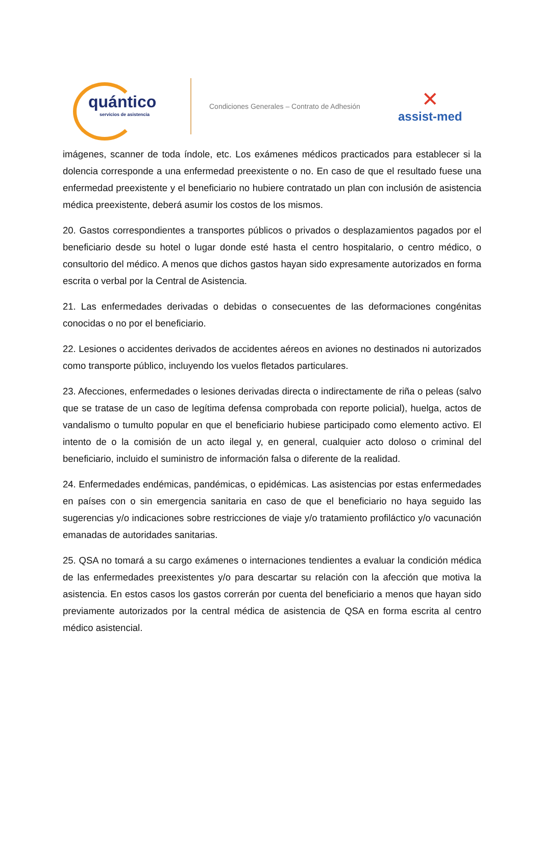quántico
servicios de asistencia
Condiciones Generales – Contrato de Adhesión
✕
assist-med
imágenes, scanner de toda índole, etc. Los exámenes médicos practicados para establecer si la dolencia corresponde a una enfermedad preexistente o no. En caso de que el resultado fuese una enfermedad preexistente y el beneficiario no hubiere contratado un plan con inclusión de asistencia médica preexistente, deberá asumir los costos de los mismos.
20. Gastos correspondientes a transportes públicos o privados o desplazamientos pagados por el beneficiario desde su hotel o lugar donde esté hasta el centro hospitalario, o centro médico, o consultorio del médico. A menos que dichos gastos hayan sido expresamente autorizados en forma escrita o verbal por la Central de Asistencia.
21. Las enfermedades derivadas o debidas o consecuentes de las deformaciones congénitas conocidas o no por el beneficiario.
22. Lesiones o accidentes derivados de accidentes aéreos en aviones no destinados ni autorizados como transporte público, incluyendo los vuelos fletados particulares.
23. Afecciones, enfermedades o lesiones derivadas directa o indirectamente de riña o peleas (salvo que se tratase de un caso de legítima defensa comprobada con reporte policial), huelga, actos de vandalismo o tumulto popular en que el beneficiario hubiese participado como elemento activo. El intento de o la comisión de un acto ilegal y, en general, cualquier acto doloso o criminal del beneficiario, incluido el suministro de información falsa o diferente de la realidad.
24. Enfermedades endémicas, pandémicas, o epidémicas. Las asistencias por estas enfermedades en países con o sin emergencia sanitaria en caso de que el beneficiario no haya seguido las sugerencias y/o indicaciones sobre restricciones de viaje y/o tratamiento profiláctico y/o vacunación emanadas de autoridades sanitarias.
25. QSA no tomará a su cargo exámenes o internaciones tendientes a evaluar la condición médica de las enfermedades preexistentes y/o para descartar su relación con la afección que motiva la asistencia. En estos casos los gastos correrán por cuenta del beneficiario a menos que hayan sido previamente autorizados por la central médica de asistencia de QSA en forma escrita al centro médico asistencial.